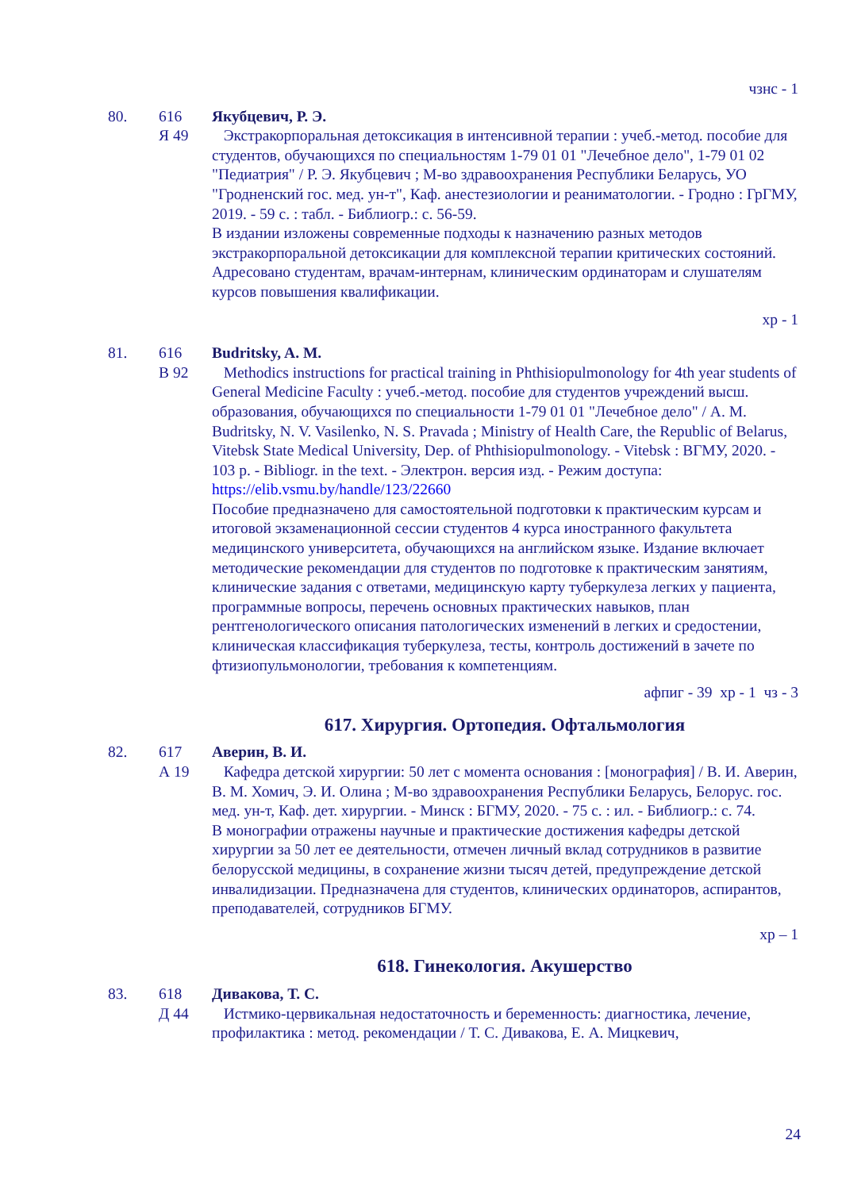чзнс - 1
80. 616
Я 49
Якубцевич, Р. Э.
Экстракорпоральная детоксикация в интенсивной терапии : учеб.-метод. пособие для студентов, обучающихся по специальностям 1-79 01 01 "Лечебное дело", 1-79 01 02 "Педиатрия" / Р. Э. Якубцевич ; М-во здравоохранения Республики Беларусь, УО "Гродненский гос. мед. ун-т", Каф. анестезиологии и реаниматологии. - Гродно : ГрГМУ, 2019. - 59 с. : табл. - Библиогр.: с. 56-59.
В издании изложены современные подходы к назначению разных методов экстракорпоральной детоксикации для комплексной терапии критических состояний. Адресовано студентам, врачам-интернам, клиническим ординаторам и слушателям курсов повышения квалификации.
хр - 1
81. 616
B 92
Budritsky, A. M.
Methodics instructions for practical training in Phthisiopulmonology for 4th year students of General Medicine Faculty : учеб.-метод. пособие для студентов учреждений высш. образования, обучающихся по специальности 1-79 01 01 "Лечебное дело" / A. M. Budritsky, N. V. Vasilenko, N. S. Pravada ; Ministry of Health Care, the Republic of Belarus, Vitebsk State Medical University, Dep. of Phthisiopulmonology. - Vitebsk : ВГМУ, 2020. - 103 p. - Bibliogr. in the text. - Электрон. версия изд. - Режим доступа: https://elib.vsmu.by/handle/123/22660
Пособие предназначено для самостоятельной подготовки к практическим курсам и итоговой экзаменационной сессии студентов 4 курса иностранного факультета медицинского университета, обучающихся на английском языке. Издание включает методические рекомендации для студентов по подготовке к практическим занятиям, клинические задания с ответами, медицинскую карту туберкулеза легких у пациента, программные вопросы, перечень основных практических навыков, план рентгенологического описания патологических изменений в легких и средостении, клиническая классификация туберкулеза, тесты, контроль достижений в зачете по фтизиопульмонологии, требования к компетенциям.
афпиг - 39 хр - 1 чз - 3
617. Хирургия. Ортопедия. Офтальмология
82. 617
А 19
Аверин, В. И.
Кафедра детской хирургии: 50 лет с момента основания : [монография] / В. И. Аверин, В. М. Хомич, Э. И. Олина ; М-во здравоохранения Республики Беларусь, Белорус. гос. мед. ун-т, Каф. дет. хирургии. - Минск : БГМУ, 2020. - 75 с. : ил. - Библиогр.: с. 74.
В монографии отражены научные и практические достижения кафедры детской хирургии за 50 лет ее деятельности, отмечен личный вклад сотрудников в развитие белорусской медицины, в сохранение жизни тысяч детей, предупреждение детской инвалидизации. Предназначена для студентов, клинических ординаторов, аспирантов, преподавателей, сотрудников БГМУ.
хр – 1
618. Гинекология. Акушерство
83. 618
Д 44
Дивакова, Т. С.
Истмико-цервикальная недостаточность и беременность: диагностика, лечение, профилактика : метод. рекомендации / Т. С. Дивакова, Е. А. Мицкевич,
24